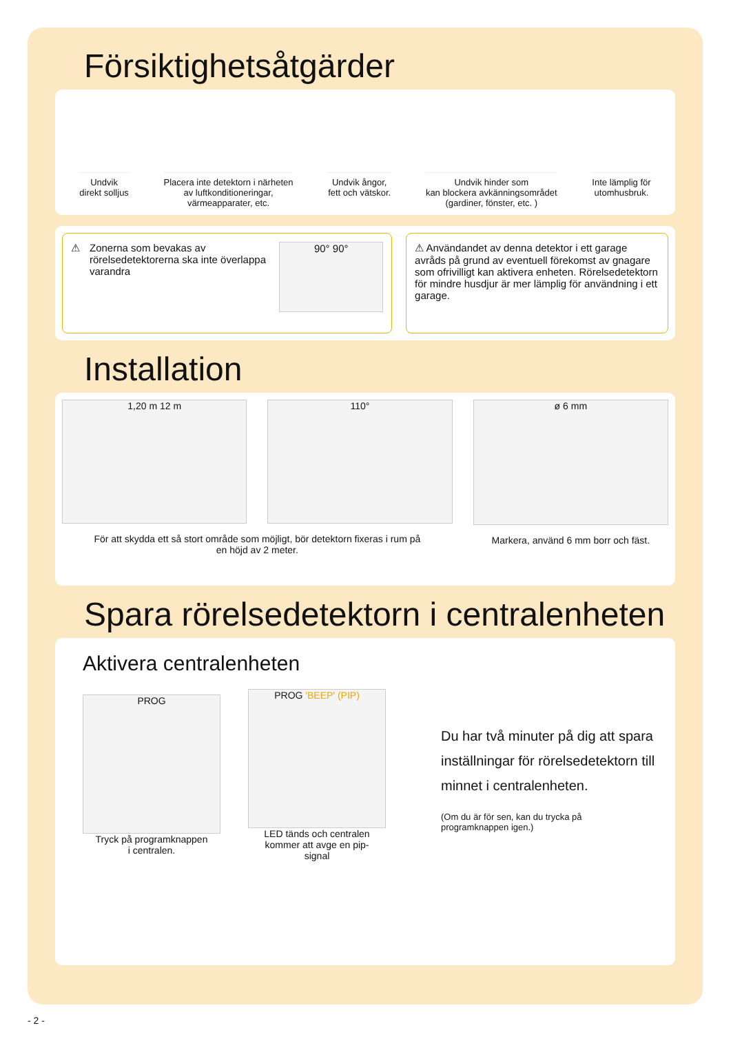Försiktighetsåtgärder
Undvik
direkt solljus
Placera inte detektorn i närheten
av luftkonditioneringar,
värmeapparater, etc.
Undvik ångor,
fett och vätskor.
Undvik hinder som
kan blockera avkänningsområdet
(gardiner, fönster, etc. )
Inte lämplig för
utomhusbruk.
⚠
Zonerna som bevakas av rörelsedetektorerna ska inte överlappa varandra
90° 90°
⚠ Användandet av denna detektor i ett garage avråds på grund av eventuell förekomst av gnagare som ofrivilligt kan aktivera enheten. Rörelsedetektorn för mindre husdjur är mer lämplig för användning i ett garage.
Installation
1,20 m 12 m 110°
För att skydda ett så stort område som möjligt, bör detektorn fixeras i rum på
en höjd av 2 meter.
ø 6 mm
Markera, använd 6 mm borr och fäst.
Spara rörelsedetektorn i centralenheten
Aktivera centralenheten
PROG
Tryck på programknappen
i centralen.
PROG 'BEEP' (PIP)
LED tänds och centralen
kommer att avge en pip-
signal
Du har två minuter på dig att spara
inställningar för rörelsedetektorn till
minnet i centralenheten.
(Om du är för sen, kan du trycka på
programknappen igen.)
- 2 -